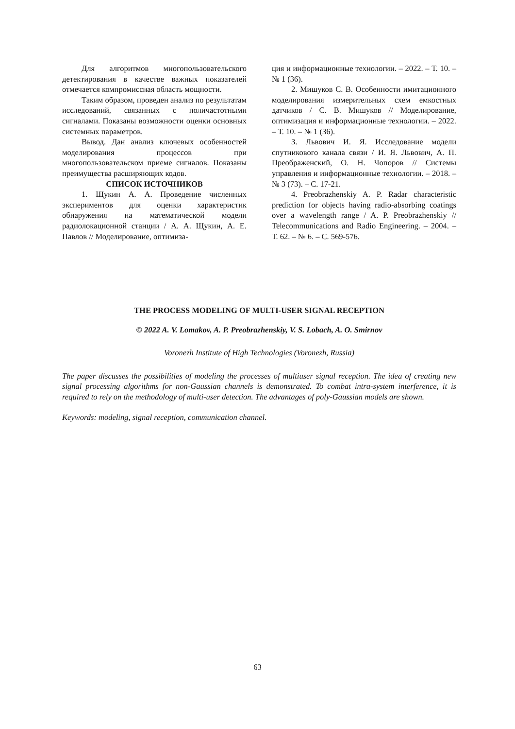Для алгоритмов многопользовательского детектирования в качестве важных показателей отмечается компромиссная область мощности.
Таким образом, проведен анализ по результатам исследований, связанных с поличастотными сигналами. Показаны возможности оценки основных системных параметров.
Вывод. Дан анализ ключевых особенностей моделирования процессов при многопользовательском приеме сигналов. Показаны преимущества расширяющих кодов.
СПИСОК ИСТОЧНИКОВ
1. Щукин А. А. Проведение численных экспериментов для оценки характеристик обнаружения на математической модели радиолокационной станции / А. А. Щукин, А. Е. Павлов // Моделирование, оптимиза-
ция и информационные технологии. – 2022. – Т. 10. – № 1 (36).
2. Мишуков С. В. Особенности имитационного моделирования измерительных схем емкостных датчиков / С. В. Мишуков // Моделирование, оптимизация и информационные технологии. – 2022. – Т. 10. – № 1 (36).
3. Львович И. Я. Исследование модели спутникового канала связи / И. Я. Львович, А. П. Преображенский, О. Н. Чопоров // Системы управления и информационные технологии. – 2018. – № 3 (73). – С. 17-21.
4. Preobrazhenskiy A. P. Radar characteristic prediction for objects having radio-absorbing coatings over a wavelength range / A. P. Preobrazhenskiy // Telecommunications and Radio Engineering. – 2004. – Т. 62. – № 6. – С. 569-576.
THE PROCESS MODELING OF MULTI-USER SIGNAL RECEPTION
© 2022 A. V. Lomakov, A. P. Preobrazhenskiy, V. S. Lobach, A. O. Smirnov
Voronezh Institute of High Technologies (Voronezh, Russia)
The paper discusses the possibilities of modeling the processes of multiuser signal reception. The idea of creating new signal processing algorithms for non-Gaussian channels is demonstrated. To combat intra-system interference, it is required to rely on the methodology of multi-user detection. The advantages of poly-Gaussian models are shown.
Keywords: modeling, signal reception, communication channel.
63